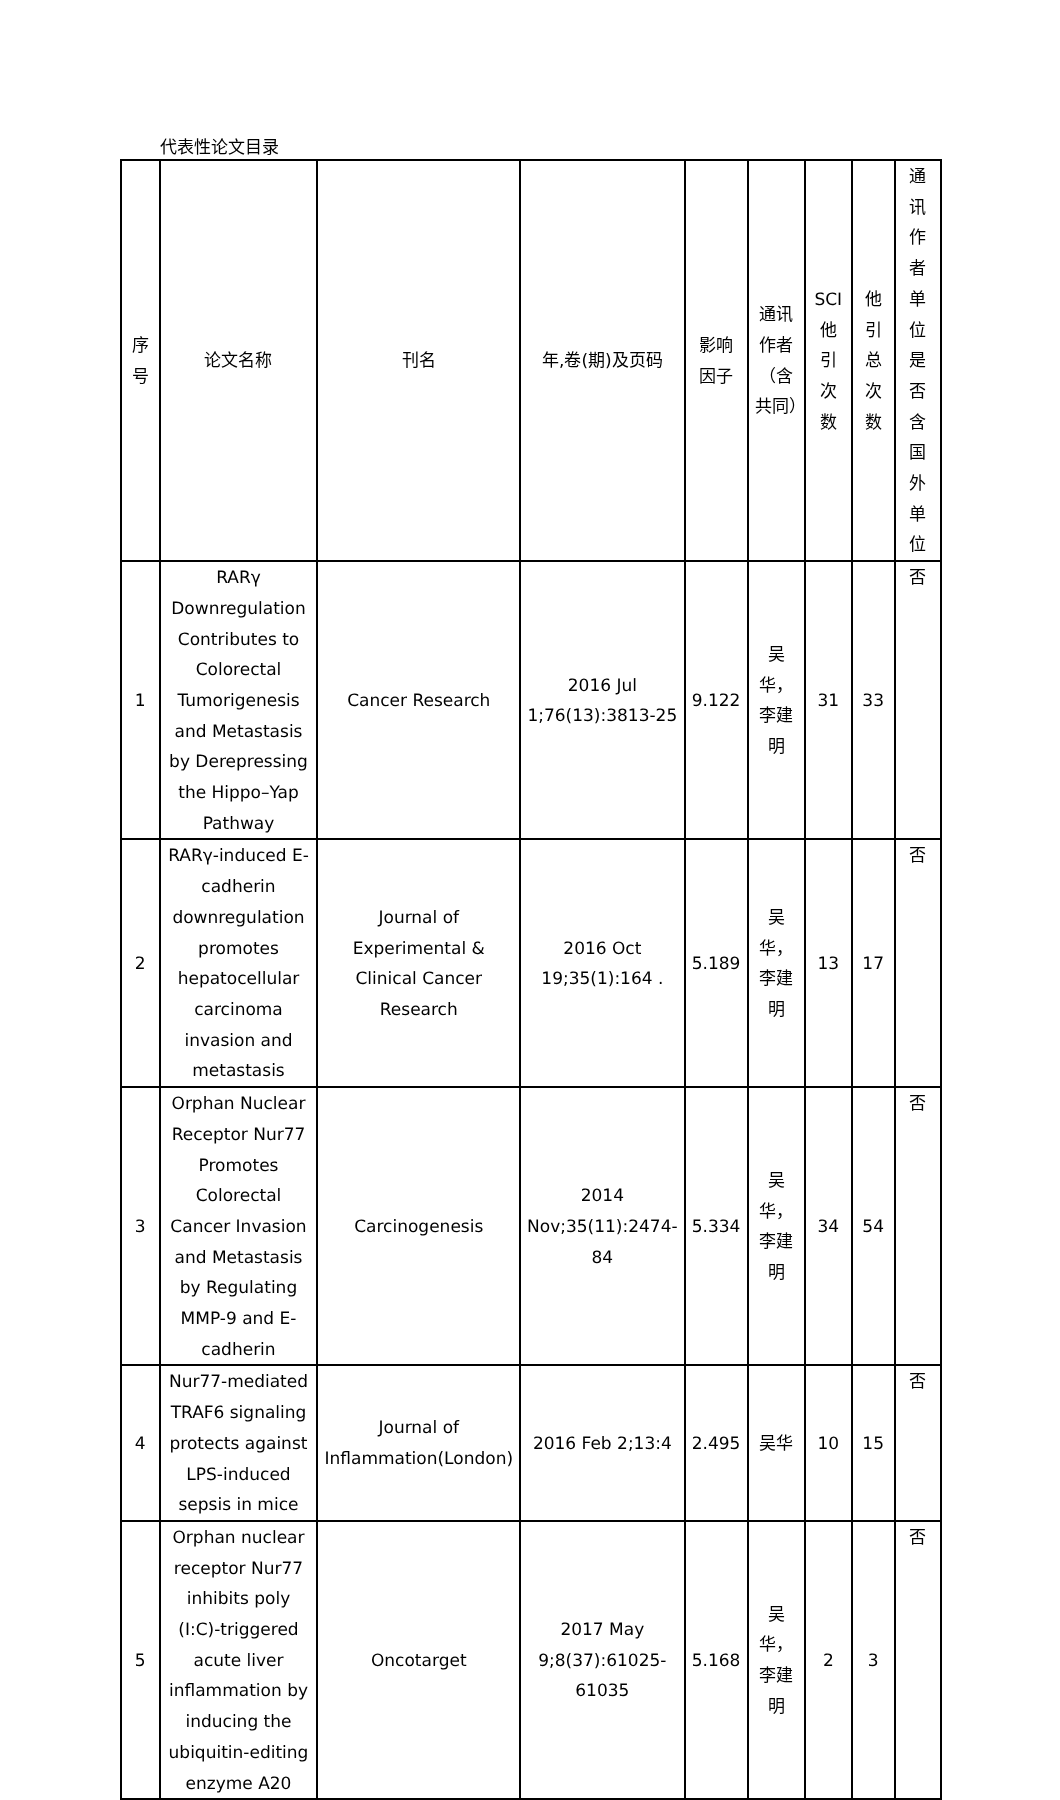代表性论文目录
| 序号 | 论文名称 | 刊名 | 年,卷(期)及页码 | 影响因子 | 通讯作者（含共同） | SCI他引次数 | 他引总次数 | 通讯作者单位是否含国外单位 |
| --- | --- | --- | --- | --- | --- | --- | --- | --- |
| 1 | RARγ Downregulation Contributes to Colorectal Tumorigenesis and Metastasis by Derepressing the Hippo–Yap Pathway | Cancer Research | 2016 Jul 1;76(13):3813-25 | 9.122 | 吴华，李建明 | 31 | 33 | 否 |
| 2 | RARγ-induced E-cadherin downregulation promotes hepatocellular carcinoma invasion and metastasis | Journal of Experimental & Clinical Cancer Research | 2016 Oct 19;35(1):164 . | 5.189 | 吴华，李建明 | 13 | 17 | 否 |
| 3 | Orphan Nuclear Receptor Nur77 Promotes Colorectal Cancer Invasion and Metastasis by Regulating MMP-9 and E-cadherin | Carcinogenesis | 2014 Nov;35(11):2474-84 | 5.334 | 吴华，李建明 | 34 | 54 | 否 |
| 4 | Nur77-mediated TRAF6 signaling protects against LPS-induced sepsis in mice | Journal of Inflammation(London) | 2016 Feb 2;13:4 | 2.495 | 吴华 | 10 | 15 | 否 |
| 5 | Orphan nuclear receptor Nur77 inhibits poly (I:C)-triggered acute liver inflammation by inducing the ubiquitin-editing enzyme A20 | Oncotarget | 2017 May 9;8(37):61025-61035 | 5.168 | 吴华，李建明 | 2 | 3 | 否 |